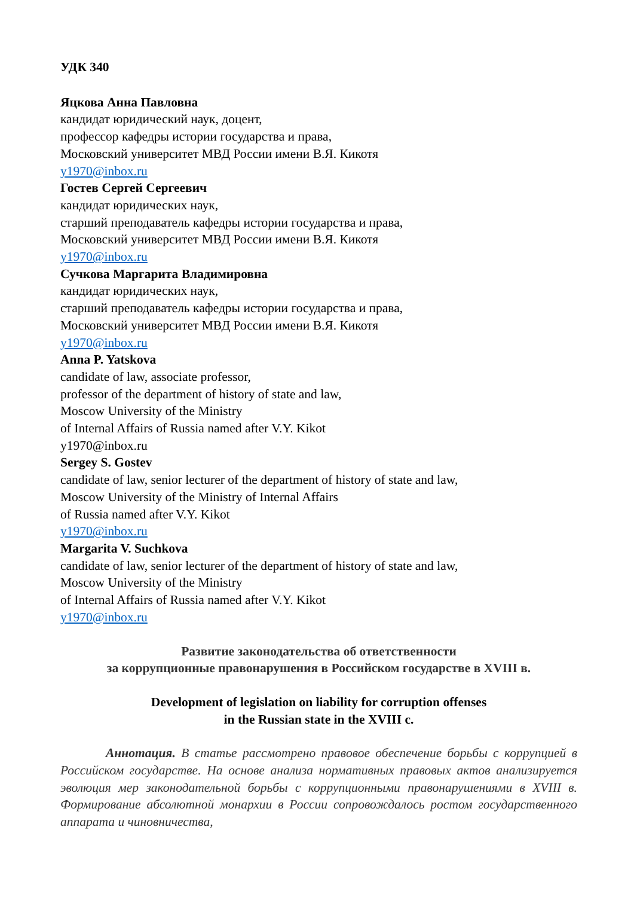УДК 340
Яцкова Анна Павловна
кандидат юридический наук, доцент,
профессор кафедры истории государства и права,
Московский университет МВД России имени В.Я. Кикотя
y1970@inbox.ru
Гостев Сергей Сергеевич
кандидат юридических наук,
старший преподаватель кафедры истории государства и права,
Московский университет МВД России имени В.Я. Кикотя
y1970@inbox.ru
Сучкова Маргарита Владимировна
кандидат юридических наук,
старший преподаватель кафедры истории государства и права,
Московский университет МВД России имени В.Я. Кикотя
y1970@inbox.ru
Anna P. Yatskova
candidate of law, associate professor,
professor of the department of history of state and law,
Moscow University of the Ministry
of Internal Affairs of Russia named after V.Y. Kikot
y1970@inbox.ru
Sergey S. Gostev
candidate of law, senior lecturer of the department of history of state and law,
Moscow University of the Ministry of Internal Affairs
of Russia named after V.Y. Kikot
y1970@inbox.ru
Margarita V. Suchkova
candidate of law, senior lecturer of the department of history of state and law,
Moscow University of the Ministry
of Internal Affairs of Russia named after V.Y. Kikot
y1970@inbox.ru
Развитие законодательства об ответственности
за коррупционные правонарушения в Российском государстве в XVIII в.
Development of legislation on liability for corruption offenses
in the Russian state in the XVIII c.
Аннотация. В статье рассмотрено правовое обеспечение борьбы с коррупцией в Российском государстве. На основе анализа нормативных правовых актов анализируется эволюция мер законодательной борьбы с коррупционными правонарушениями в XVIII в. Формирование абсолютной монархии в России сопровождалось ростом государственного аппарата и чиновничества,